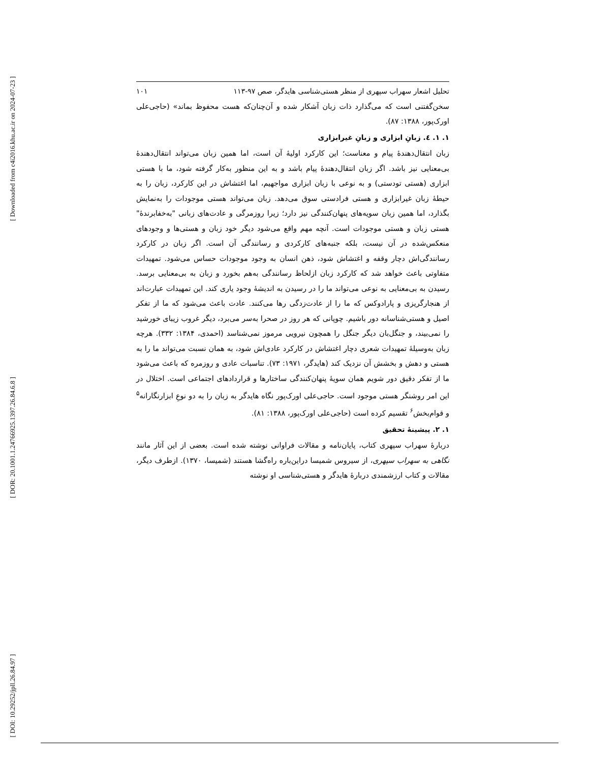[ Downloaded from c4i2016.khu.ac.ir on 2024-07-23 ]
[ DOR: 20.1001.1.24766925.1397.26.84.6.8 ]
[ DOI: 10.29252/jpll.26.84.97 ]
تحلیل اشعار سهراب سپهری از منظر هستی‌شناسی هایدگر، صص ۹۷-۱۱۳ ۱۰۱
سخن‌گفتنی است که می‌گذارد ذات زبان آشکار شده و آن‌چنان‌که هست محفوظ بماند» (حاجی‌علی اورک‌پور، ۱۳۸۸: ۸۷).
۱. ۱. ٤. زبانِ ابزاری و زبانِ غیرابزاری
زبان انتقال‌دهندۀ پیام و معناست؛ این کارکرد اولیۀ آن است، اما همین زبان می‌تواند انتقال‌دهندۀ بی‌معنایی نیز باشد. اگر زبان انتقال‌دهندۀ پیام باشد و به این منظور به‌کار گرفته شود، ما با هستی ابزاری (هستی تودستی) و به نوعی با زبان ابزاری مواجهیم، اما اغتشاش در این کارکرد، زبان را به حیطۀ زبان غیرابزاری و هستی فرادستی سوق می‌دهد. زبان می‌تواند هستی موجودات را به‌نمایش بگذارد، اما همین زبان سویه‌های پنهان‌کنندگی نیز دارد؛ زیرا روزمرگی و عادت‌های زبانی "به‌خفابرندۀ" هستی زبان و هستی موجودات است. آنچه مهم واقع می‌شود دیگر خود زبان و هستی‌ها و وجودهای منعکس‌شده در آن نیست، بلکه جنبه‌های کارکردی و رسانندگی آن است. اگر زبان در کارکرد رسانندگی‌اش دچار وقفه و اغتشاش شود، ذهن انسان به وجود موجودات حساس می‌شود. تمهیدات متفاوتی باعث خواهد شد که کارکرد زبان ازلحاظ رسانندگی به‌هم بخورد و زبان به بی‌معنایی برسد. رسیدن به بی‌معنایی به نوعی می‌تواند ما را در رسیدن به اندیشۀ وجود یاری کند. این تمهیدات عبارت‌اند از هنجارگریزی و پارادوکس که ما را از عادت‌زدگی رها می‌کنند. عادت باعث می‌شود که ما از تفکر اصیل و هستی‌شناسانه دور باشیم. چوپانی که هر روز در صحرا به‌سر می‌برد، دیگر غروب زیبای خورشید را نمی‌بیند، و جنگل‌بان دیگر جنگل را همچون نیرویی مرموز نمی‌شناسد (احمدی، ۱۳۸۴: ۳۳۲). هرچه زبان به‌وسیلۀ تمهیدات شعری دچار اغتشاش در کارکرد عادی‌اش شود، به همان نسبت می‌تواند ما را به هستی و دهش و بخشش آن نزدیک کند (هایدگر، ۱۹۷۱: ۷۳). تناسبات عادی و روزمره که باعث می‌شود ما از تفکر دقیق دور شویم همان سویۀ پنهان‌کنندگی ساختارها و قراردادهای اجتماعی است. اختلال در این امر روشنگر هستی موجود است. حاجی‌علی اورک‌پور نگاه هایدگر به زبان را به دو نوعِ ابزارنگارانه<sup>۵</sup> و قوام‌بخش<sup>۶</sup> تقسیم کرده است (حاجی‌علی اورک‌پور، ۱۳۸۸: ۸۱).
۱. ۲. پیشینۀ تحقیق
دربارۀ سهراب سپهری کتاب، پایان‌نامه و مقالات فراوانی نوشته شده است. بعضی از این آثار مانند نگاهی به سهراب سپهری، از سیروس شمیسا دراین‌باره راه‌گشا هستند (شمیسا، ۱۳۷۰). ازطرف دیگر، مقالات و کتاب ارزشمندی دربارۀ هایدگر و هستی‌شناسی او نوشته